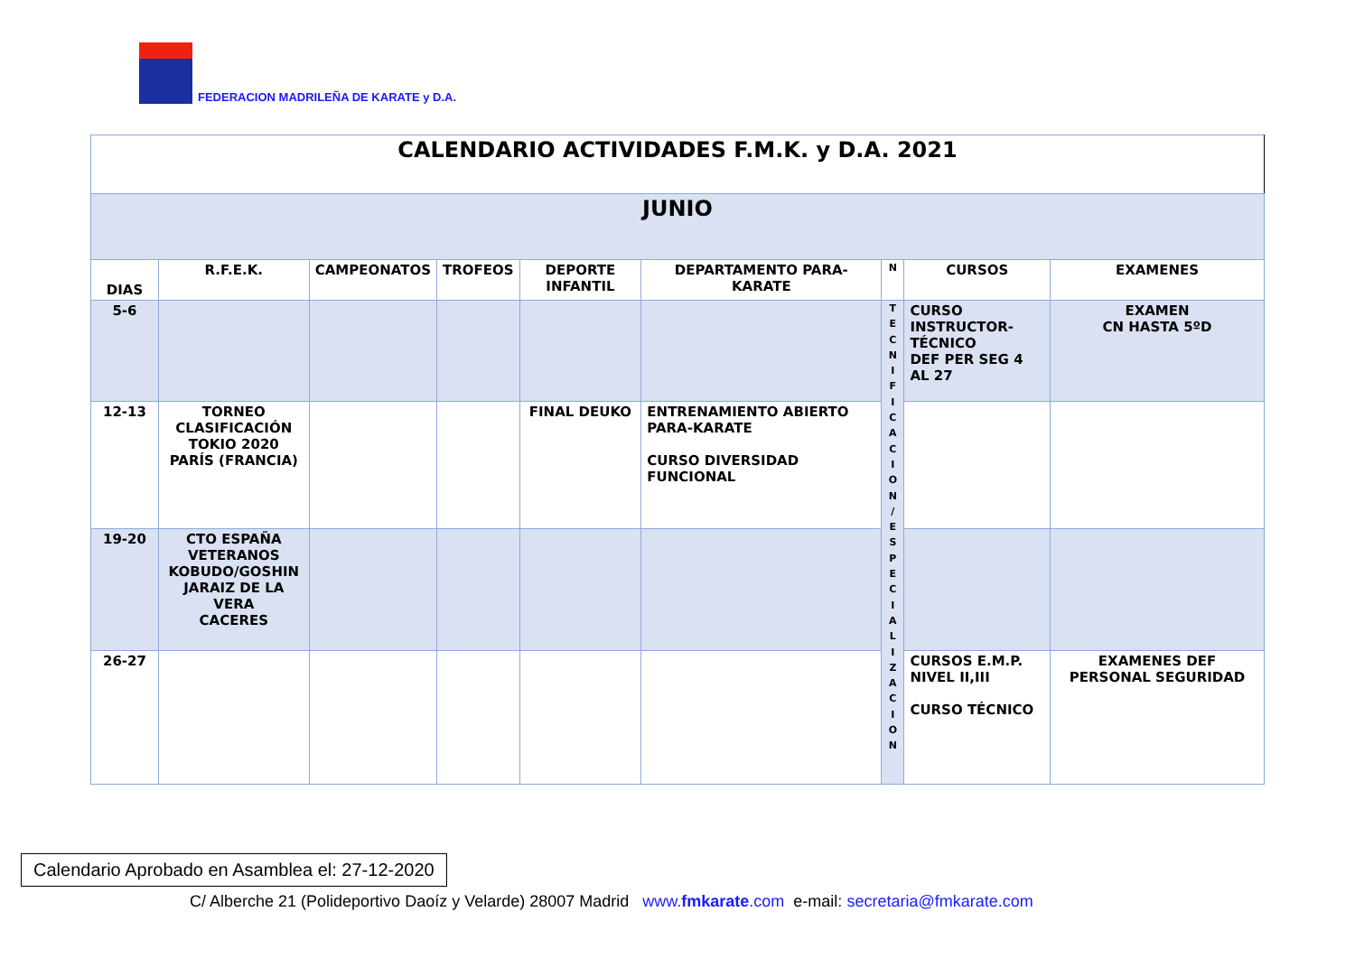FEDERACION MADRILEÑA DE KARATE y D.A.
| CALENDARIO ACTIVIDADES F.M.K. y D.A. 2021 | | | | | | | | |
| --- | --- | --- | --- | --- | --- | --- | --- | --- |
| JUNIO | | | | | | | | |
| DIAS | R.F.E.K. | CAMPEONATOS | TROFEOS | DEPORTE INFANTIL | DEPARTAMENTO PARA-KARATE | N | CURSOS | EXAMENES |
| 5-6 | | | | | | T E C N I F I C A C I O N / E S P E C I A L I Z A C I O N | CURSO INSTRUCTOR- TÉCNICO DEF PER SEG 4 AL 27 | EXAMEN CN HASTA 5ºD |
| 12-13 | TORNEO CLASIFICACIÓN TOKIO 2020 PARÍS (FRANCIA) | | | FINAL DEUKO | ENTRENAMIENTO ABIERTO PARA-KARATE CURSO DIVERSIDAD FUNCIONAL | | | |
| 19-20 | CTO ESPAÑA VETERANOS KOBUDO/GOSHIN JARAIZ DE LA VERA CACERES | | | | | | | |
| 26-27 | | | | | | | CURSOS E.M.P. NIVEL II,III CURSO TÉCNICO | EXAMENES DEF PERSONAL SEGURIDAD |
Calendario Aprobado en Asamblea el: 27-12-2020
C/ Alberche 21 (Polideportivo Daoíz y Velarde) 28007 Madrid www.fmkarate.com e-mail: secretaria@fmkarate.com